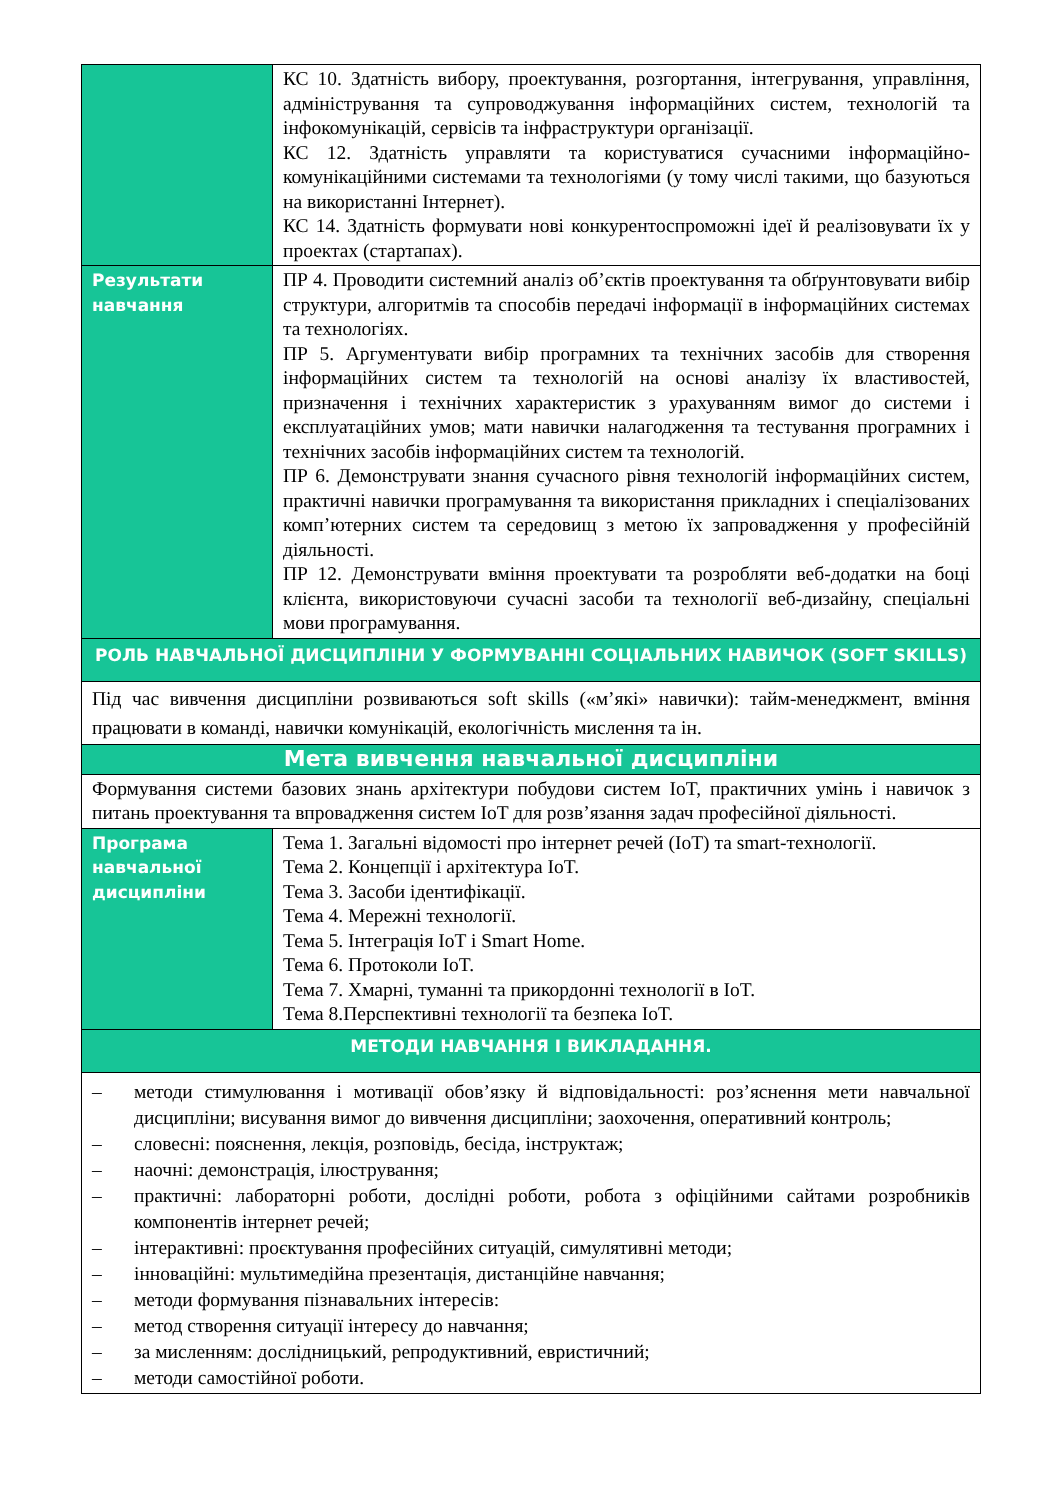| | КС 10. Здатність вибору, проектування, розгортання, інтегрування, управління, адміністрування та супроводжування інформаційних систем, технологій та інфокомунікацій, сервісів та інфраструктури організації. КС 12. Здатність управляти та користуватися сучасними інформаційно-комунікаційними системами та технологіями (у тому числі такими, що базуються на використанні Інтернет). КС 14. Здатність формувати нові конкурентоспроможні ідеї й реалізовувати їх у проектах (стартапах). |
| Результати навчання | ПР 4. Проводити системний аналіз об’єктів проектування та обґрунтовувати вибір структури, алгоритмів та способів передачі інформації в інформаційних системах та технологіях. ПР 5. Аргументувати вибір програмних та технічних засобів для створення інформаційних систем та технологій на основі аналізу їх властивостей, призначення і технічних характеристик з урахуванням вимог до системи і експлуатаційних умов; мати навички налагодження та тестування програмних і технічних засобів інформаційних систем та технологій. ПР 6. Демонструвати знання сучасного рівня технологій інформаційних систем, практичні навички програмування та використання прикладних і спеціалізованих комп’ютерних систем та середовищ з метою їх запровадження у професійній діяльності. ПР 12. Демонструвати вміння проектувати та розробляти веб-додатки на боці клієнта, використовуючи сучасні засоби та технології веб-дизайну, спеціальні мови програмування. |
| РОЛЬ НАВЧАЛЬНОЇ ДИСЦИПЛІНИ У ФОРМУВАННІ СОЦІАЛЬНИХ НАВИЧОК (SOFT SKILLS) | |
| Під час вивчення дисципліни розвиваються soft skills («м’які» навички): тайм-менеджмент, вміння працювати в команді, навички комунікацій, екологічність мислення та ін. | |
| Мета вивчення навчальної дисципліни | |
| Формування системи базових знань архітектури побудови систем IoT, практичних умінь і навичок з питань проектування та впровадження систем IoT для розв’язання задач професійної діяльності. | |
| Програма навчальної дисципліни | Тема 1. Загальні відомості про інтернет речей (IoT) та smart-технології. Тема 2. Концепції і архітектура IoT. Тема 3. Засоби ідентифікації. Тема 4. Мережні технології. Тема 5. Інтеграція IoT і Smart Home. Тема 6. Протоколи IoT. Тема 7. Хмарні, туманні та прикордонні технології в IoT. Тема 8.Перспективні технології та безпека IoT. |
| МЕТОДИ НАВЧАННЯ І ВИКЛАДАННЯ. | |
| – методи стимулювання і мотивації обов’язку й відповідальності: роз’яснення мети навчальної дисципліни; висування вимог до вивчення дисципліни; заохочення, оперативний контроль; – словесні: пояснення, лекція, розповідь, бесіда, інструктаж; – наочні: демонстрація, ілюстрування; – практичні: лабораторні роботи, дослідні роботи, робота з офіційними сайтами розробників компонентів інтернет речей; – інтерактивні: проєктування професійних ситуацій, симулятивні методи; – інноваційні: мультимедійна презентація, дистанційне навчання; – методи формування пізнавальних інтересів: – метод створення ситуації інтересу до навчання; – за мисленням: дослідницький, репродуктивний, евристичний; – методи самостійної роботи. | |